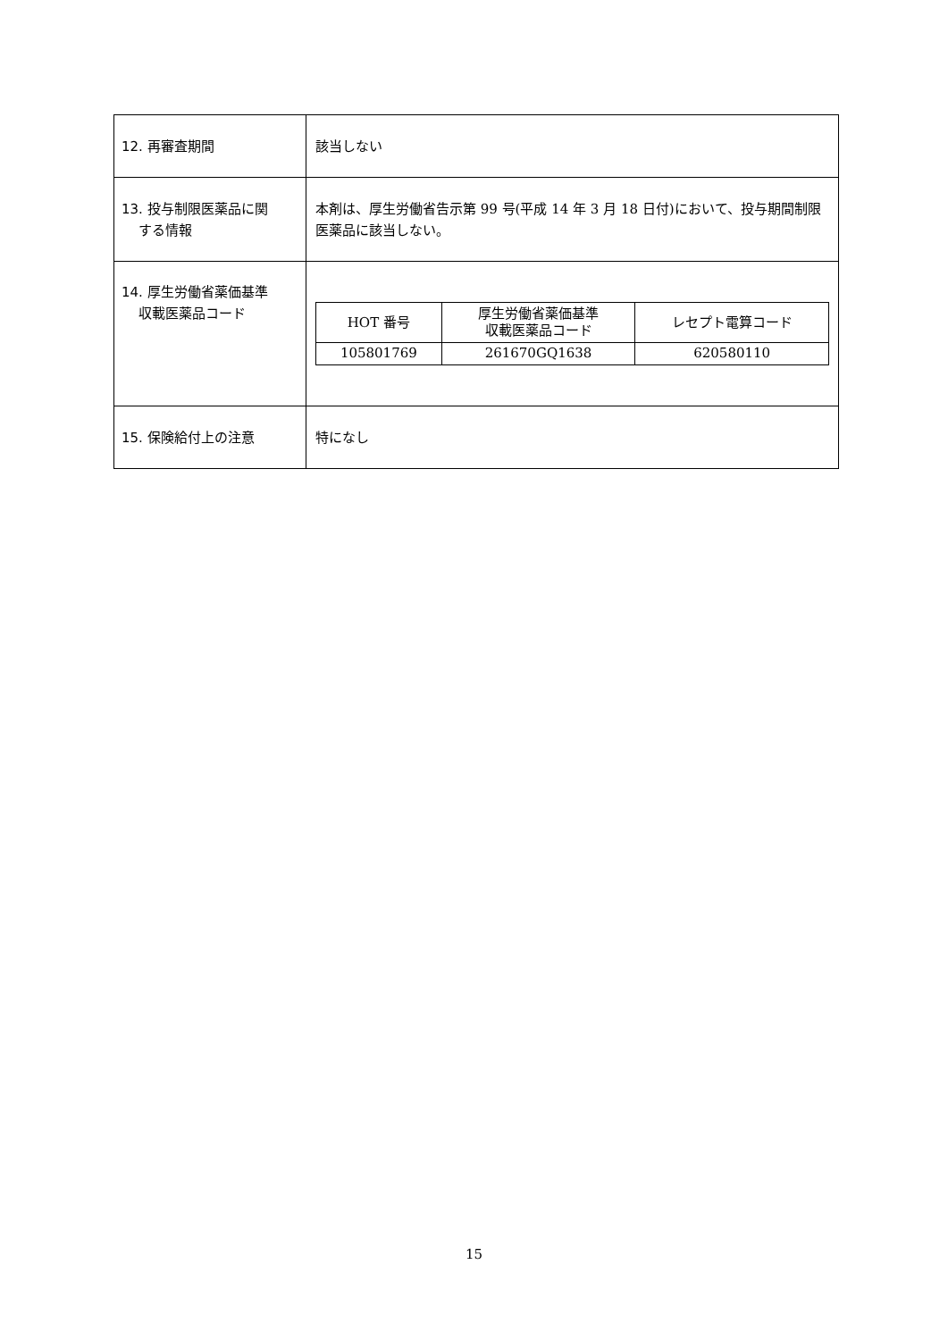| 12. 再審査期間 | 該当しない |
| 13. 投与制限医薬品に関 する情報 | 本剤は、厚生労働省告示第 99 号(平成 14 年 3 月 18 日付)において、投与期間制限医薬品に該当しない。 |
| 14. 厚生労働省薬価基準 収載医薬品コード | / HOT 番号 / 厚生労働省薬価基準 収載医薬品コード / レセプト電算コード / / 105801769 / 261670GQ1638 / 620580110 / |
| 15. 保険給付上の注意 | 特になし |
15